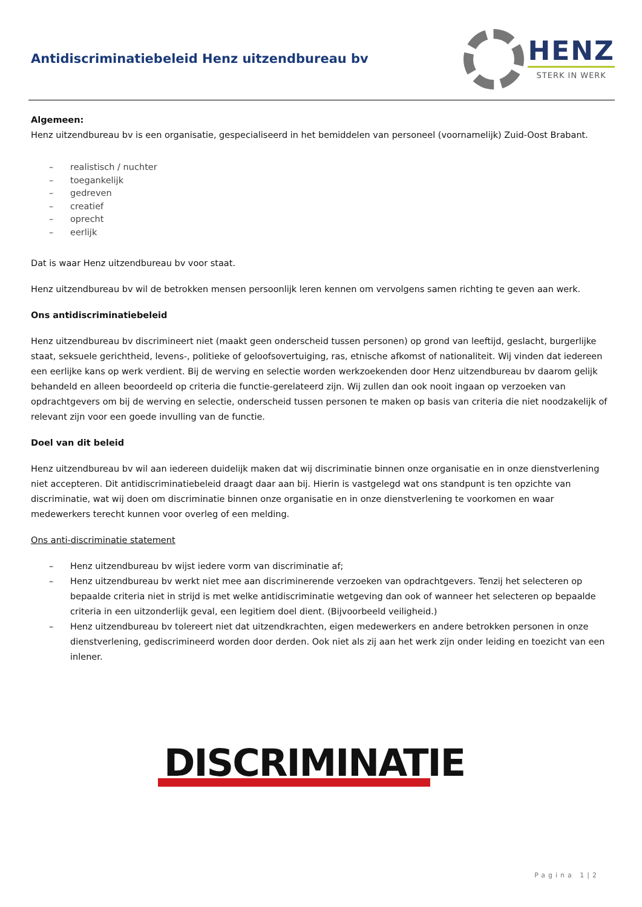Antidiscriminatiebeleid Henz uitzendbureau bv
HENZ
STERK IN WERK
Algemeen:
Henz uitzendbureau bv is een organisatie, gespecialiseerd in het bemiddelen van personeel (voornamelijk) Zuid-Oost Brabant.
– realistisch / nuchter
– toegankelijk
– gedreven
– creatief
– oprecht
– eerlijk
Dat is waar Henz uitzendbureau bv voor staat.
Henz uitzendbureau bv wil de betrokken mensen persoonlijk leren kennen om vervolgens samen richting te geven aan werk.
Ons antidiscriminatiebeleid
Henz uitzendbureau bv discrimineert niet (maakt geen onderscheid tussen personen) op grond van leeftijd, geslacht, burgerlijke staat, seksuele gerichtheid, levens-, politieke of geloofsovertuiging, ras, etnische afkomst of nationaliteit. Wij vinden dat iedereen een eerlijke kans op werk verdient. Bij de werving en selectie worden werkzoekenden door Henz uitzendbureau bv daarom gelijk behandeld en alleen beoordeeld op criteria die functie-gerelateerd zijn. Wij zullen dan ook nooit ingaan op verzoeken van opdrachtgevers om bij de werving en selectie, onderscheid tussen personen te maken op basis van criteria die niet noodzakelijk of relevant zijn voor een goede invulling van de functie.
Doel van dit beleid
Henz uitzendbureau bv wil aan iedereen duidelijk maken dat wij discriminatie binnen onze organisatie en in onze dienstverlening niet accepteren. Dit antidiscriminatiebeleid draagt daar aan bij. Hierin is vastgelegd wat ons standpunt is ten opzichte van discriminatie, wat wij doen om discriminatie binnen onze organisatie en in onze dienstverlening te voorkomen en waar medewerkers terecht kunnen voor overleg of een melding.
Ons anti-discriminatie statement
– Henz uitzendbureau bv wijst iedere vorm van discriminatie af;
– Henz uitzendbureau bv werkt niet mee aan discriminerende verzoeken van opdrachtgevers. Tenzij het selecteren op bepaalde criteria niet in strijd is met welke antidiscriminatie wetgeving dan ook of wanneer het selecteren op bepaalde criteria in een uitzonderlijk geval, een legitiem doel dient. (Bijvoorbeeld veiligheid.)
– Henz uitzendbureau bv tolereert niet dat uitzendkrachten, eigen medewerkers en andere betrokken personen in onze dienstverlening, gediscrimineerd worden door derden. Ook niet als zij aan het werk zijn onder leiding en toezicht van een inlener.
DISCRIMINATIE
Pagina 1|2